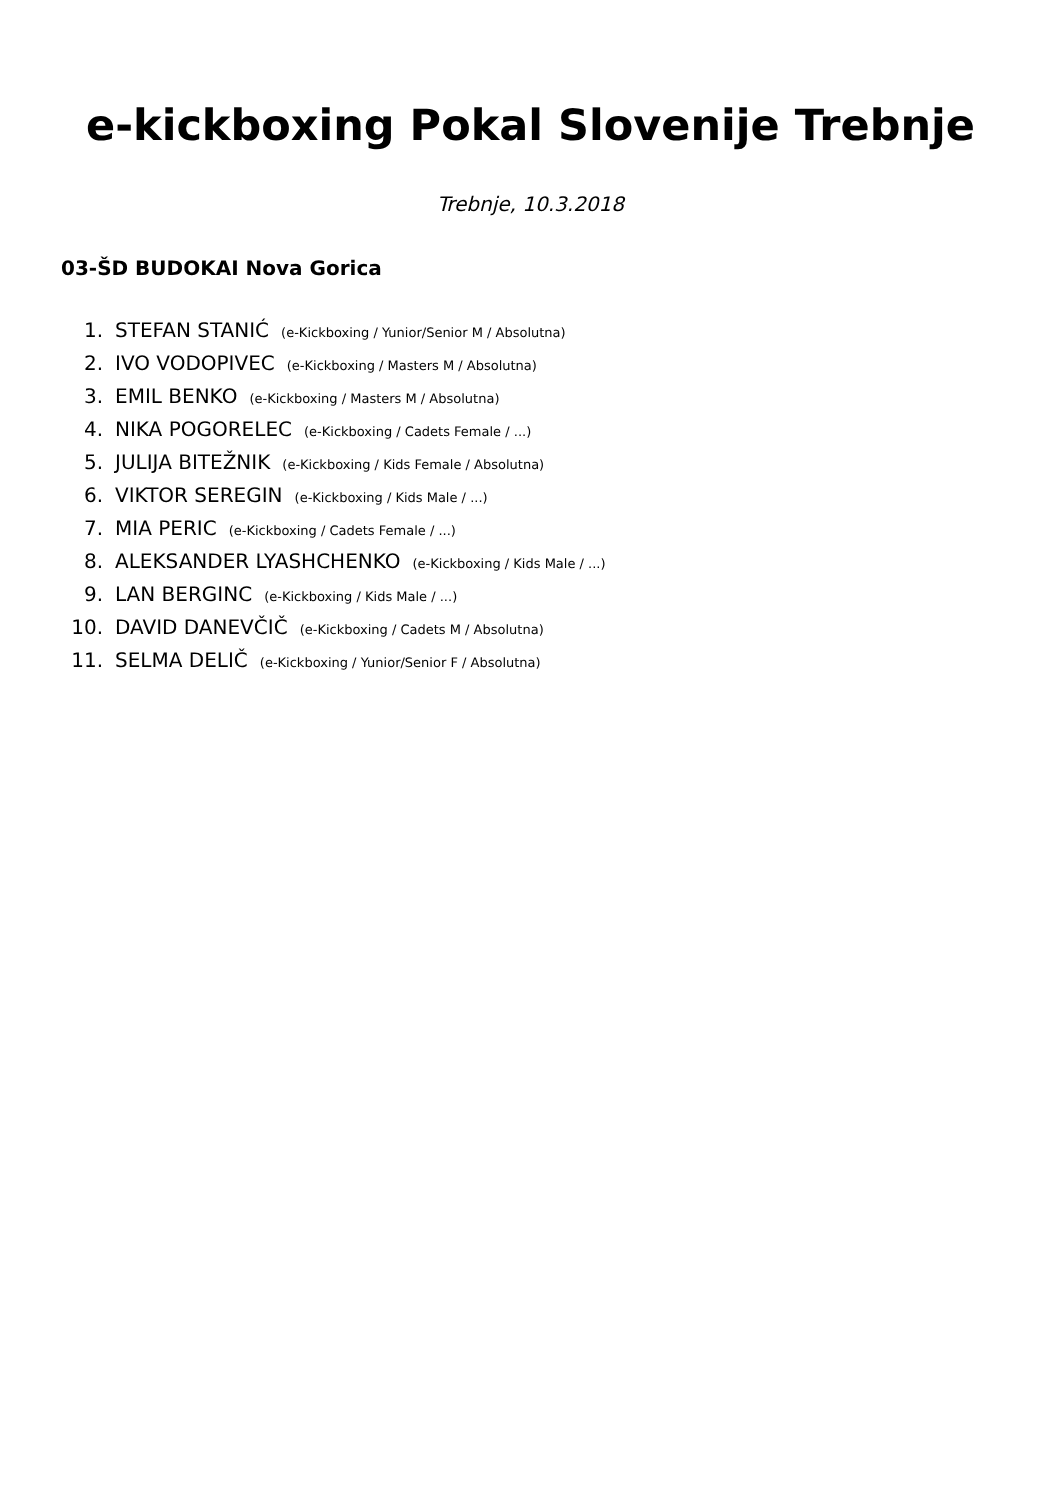e-kickboxing Pokal Slovenije Trebnje
Trebnje, 10.3.2018
03-ŠD BUDOKAI Nova Gorica
1. STEFAN STANIĆ (e-Kickboxing / Yunior/Senior M / Absolutna)
2. IVO VODOPIVEC (e-Kickboxing / Masters M / Absolutna)
3. EMIL BENKO (e-Kickboxing / Masters M / Absolutna)
4. NIKA POGORELEC (e-Kickboxing / Cadets Female / ...)
5. JULIJA BITEŽNIK (e-Kickboxing / Kids Female / Absolutna)
6. VIKTOR SEREGIN (e-Kickboxing / Kids Male / ...)
7. MIA PERIC (e-Kickboxing / Cadets Female / ...)
8. ALEKSANDER LYASHCHENKO (e-Kickboxing / Kids Male / ...)
9. LAN BERGINC (e-Kickboxing / Kids Male / ...)
10. DAVID DANEVČIČ (e-Kickboxing / Cadets M / Absolutna)
11. SELMA DELIČ (e-Kickboxing / Yunior/Senior F / Absolutna)